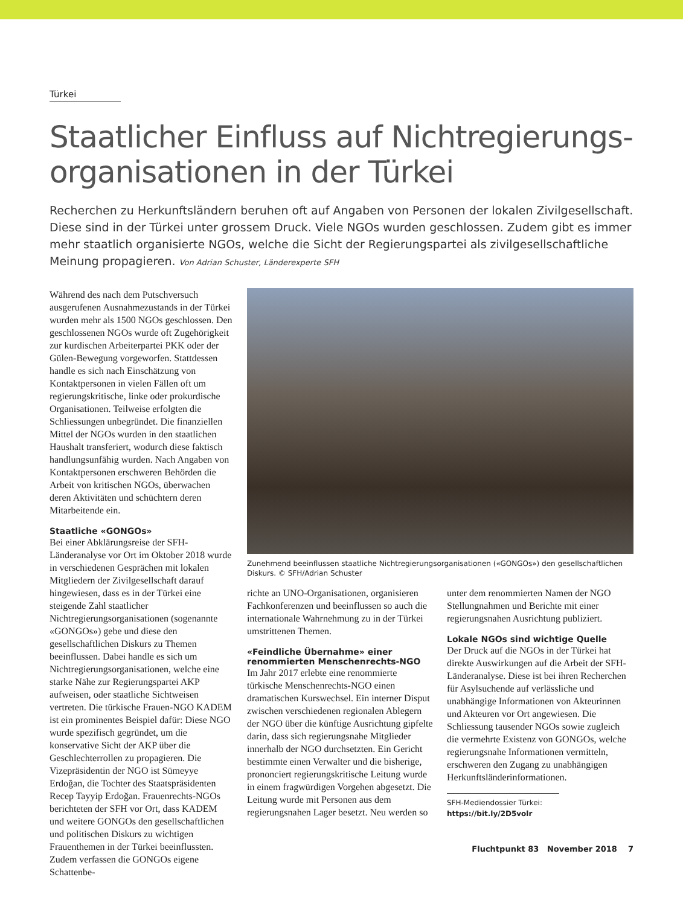Türkei
Staatlicher Einfluss auf Nichtregierungs-organisationen in der Türkei
Recherchen zu Herkunftsländern beruhen oft auf Angaben von Personen der lokalen Zivilgesellschaft. Diese sind in der Türkei unter grossem Druck. Viele NGOs wurden geschlossen. Zudem gibt es immer mehr staatlich organisierte NGOs, welche die Sicht der Regierungspartei als zivilgesellschaftliche Meinung propagieren. Von Adrian Schuster, Länderexperte SFH
Während des nach dem Putschversuch ausgerufenen Ausnahmezustands in der Türkei wurden mehr als 1500 NGOs geschlossen. Den geschlossenen NGOs wurde oft Zugehörigkeit zur kurdischen Arbeiterpartei PKK oder der Gülen-Bewegung vorgeworfen. Stattdessen handle es sich nach Einschätzung von Kontaktpersonen in vielen Fällen oft um regierungskritische, linke oder prokurdische Organisationen. Teilweise erfolgten die Schliessungen unbegründet. Die finanziellen Mittel der NGOs wurden in den staatlichen Haushalt transferiert, wodurch diese faktisch handlungsunfähig wurden. Nach Angaben von Kontaktpersonen erschweren Behörden die Arbeit von kritischen NGOs, überwachen deren Aktivitäten und schüchtern deren Mitarbeitende ein.
Staatliche «GONGOs»
Bei einer Abklärungsreise der SFH-Länderanalyse vor Ort im Oktober 2018 wurde in verschiedenen Gesprächen mit lokalen Mitgliedern der Zivilgesellschaft darauf hingewiesen, dass es in der Türkei eine steigende Zahl staatlicher Nichtregierungsorganisationen (sogenannte «GONGOs») gebe und diese den gesellschaftlichen Diskurs zu Themen beeinflussen. Dabei handle es sich um Nichtregierungsorganisationen, welche eine starke Nähe zur Regierungspartei AKP aufweisen, oder staatliche Sichtweisen vertreten. Die türkische Frauen-NGO KADEM ist ein prominentes Beispiel dafür: Diese NGO wurde spezifisch gegründet, um die konservative Sicht der AKP über die Geschlechterrollen zu propagieren. Die Vizepräsidentin der NGO ist Sümeyye Erdoğan, die Tochter des Staatspräsidenten Recep Tayyip Erdoğan. Frauenrechts-NGOs berichteten der SFH vor Ort, dass KADEM und weitere GONGOs den gesellschaftlichen und politischen Diskurs zu wichtigen Frauenthemen in der Türkei beeinflussten. Zudem verfassen die GONGOs eigene Schattenbe-
Zunehmend beeinflussen staatliche Nichtregierungsorganisationen («GONGOs») den gesellschaftlichen Diskurs. © SFH/Adrian Schuster
richte an UNO-Organisationen, organisieren Fachkonferenzen und beeinflussen so auch die internationale Wahrnehmung zu in der Türkei umstrittenen Themen.
«Feindliche Übernahme» einer renommierten Menschenrechts-NGO
Im Jahr 2017 erlebte eine renommierte türkische Menschenrechts-NGO einen dramatischen Kurswechsel. Ein interner Disput zwischen verschiedenen regionalen Ablegern der NGO über die künftige Ausrichtung gipfelte darin, dass sich regierungsnahe Mitglieder innerhalb der NGO durchsetzten. Ein Gericht bestimmte einen Verwalter und die bisherige, prononciert regierungskritische Leitung wurde in einem fragwürdigen Vorgehen abgesetzt. Die Leitung wurde mit Personen aus dem regierungsnahen Lager besetzt. Neu werden so
unter dem renommierten Namen der NGO Stellungnahmen und Berichte mit einer regierungsnahen Ausrichtung publiziert.
Lokale NGOs sind wichtige Quelle
Der Druck auf die NGOs in der Türkei hat direkte Auswirkungen auf die Arbeit der SFH-Länderanalyse. Diese ist bei ihren Recherchen für Asylsuchende auf verlässliche und unabhängige Informationen von Akteurinnen und Akteuren vor Ort angewiesen. Die Schliessung tausender NGOs sowie zugleich die vermehrte Existenz von GONGOs, welche regierungsnahe Informationen vermitteln, erschweren den Zugang zu unabhängigen Herkunftsländerinformationen.
SFH-Mediendossier Türkei:
https://bit.ly/2D5volr
Fluchtpunkt 83 November 2018 7